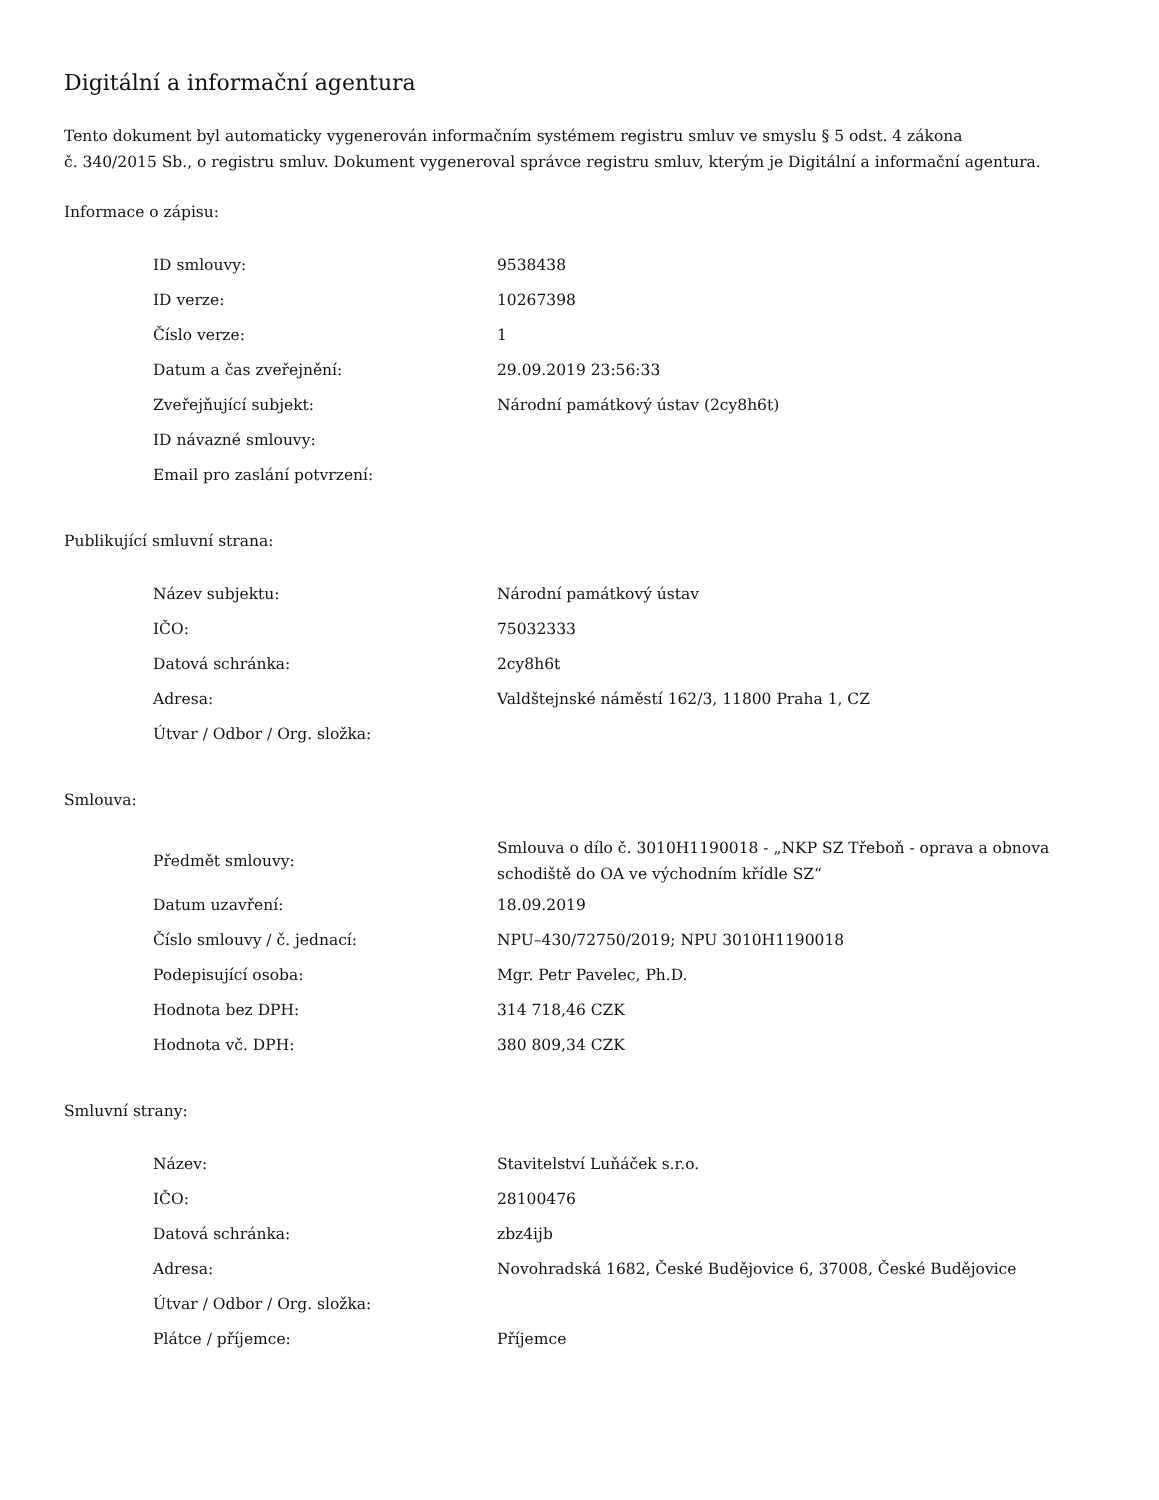Digitální a informační agentura
Tento dokument byl automaticky vygenerován informačním systémem registru smluv ve smyslu § 5 odst. 4 zákona
č. 340/2015 Sb., o registru smluv. Dokument vygeneroval správce registru smluv, kterým je Digitální a informační agentura.
Informace o zápisu:
| ID smlouvy: | 9538438 |
| ID verze: | 10267398 |
| Číslo verze: | 1 |
| Datum a čas zveřejnění: | 29.09.2019 23:56:33 |
| Zveřejňující subjekt: | Národní památkový ústav (2cy8h6t) |
| ID návazné smlouvy: | |
| Email pro zaslání potvrzení: | |
Publikující smluvní strana:
| Název subjektu: | Národní památkový ústav |
| IČO: | 75032333 |
| Datová schránka: | 2cy8h6t |
| Adresa: | Valdštejnské náměstí 162/3, 11800 Praha 1, CZ |
| Útvar / Odbor / Org. složka: | |
Smlouva:
| Předmět smlouvy: | Smlouva o dílo č. 3010H1190018 - „NKP SZ Třeboň - oprava a obnova schodiště do OA ve východním křídle SZ“ |
| Datum uzavření: | 18.09.2019 |
| Číslo smlouvy / č. jednací: | NPU–430/72750/2019; NPU 3010H1190018 |
| Podepisující osoba: | Mgr. Petr Pavelec, Ph.D. |
| Hodnota bez DPH: | 314 718,46 CZK |
| Hodnota vč. DPH: | 380 809,34 CZK |
Smluvní strany:
| Název: | Stavitelství Luňáček s.r.o. |
| IČO: | 28100476 |
| Datová schránka: | zbz4ijb |
| Adresa: | Novohradská 1682, České Budějovice 6, 37008, České Budějovice |
| Útvar / Odbor / Org. složka: | |
| Plátce / příjemce: | Příjemce |